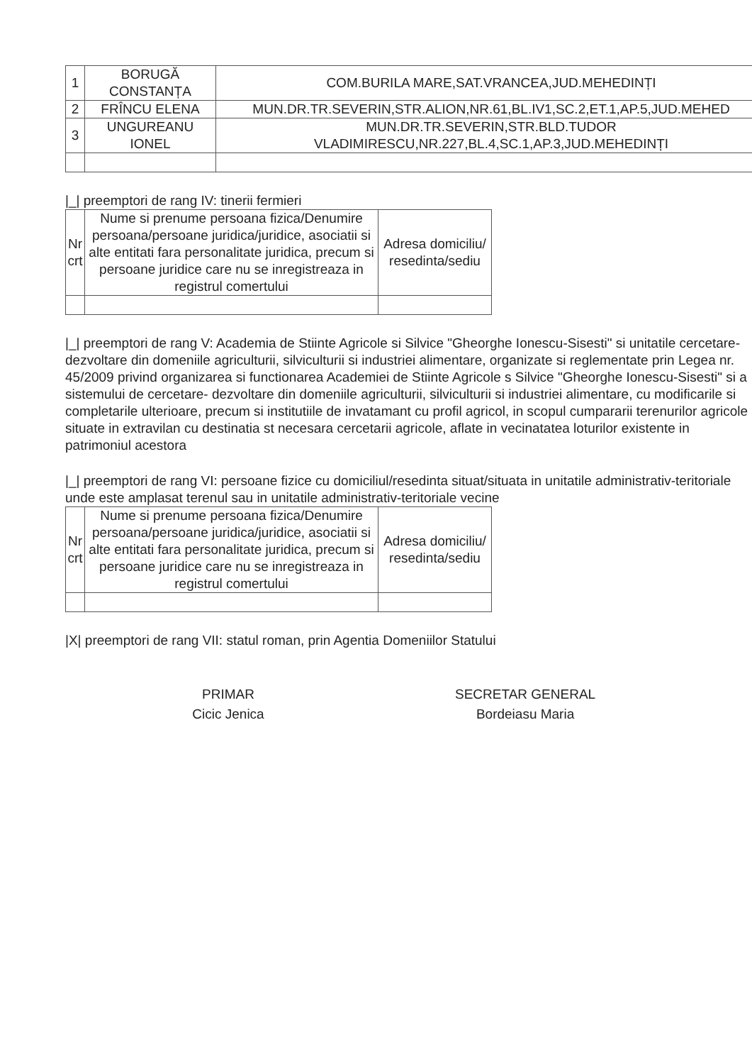| 1 | BORUGĂ CONSTANȚA | COM.BURILA MARE,SAT.VRANCEA,JUD.MEHEDINȚI |
| 2 | FRÎNCU ELENA | MUN.DR.TR.SEVERIN,STR.ALION,NR.61,BL.IV1,SC.2,ET.1,AP.5,JUD.MEHED |
| 3 | UNGUREANU IONEL | MUN.DR.TR.SEVERIN,STR.BLD.TUDOR VLADIMIRESCU,NR.227,BL.4,SC.1,AP.3,JUD.MEHEDINȚI |
|_| preemptori de rang IV: tinerii fermieri
| Nr crt | Nume si prenume persoana fizica/Denumire persoana/persoane juridica/juridice, asociatii si alte entitati fara personalitate juridica, precum si persoane juridice care nu se inregistreaza in registrul comertului | Adresa domiciliu/ resedinta/sediu |
| --- | --- | --- |
|_| preemptori de rang V: Academia de Stiinte Agricole si Silvice "Gheorghe Ionescu-Sisesti" si unitatile cercetare-dezvoltare din domeniile agriculturii, silviculturii si industriei alimentare, organizate si reglementate prin Legea nr. 45/2009 privind organizarea si functionarea Academiei de Stiinte Agricole s Silvice "Gheorghe Ionescu-Sisesti" si a sistemului de cercetare- dezvoltare din domeniile agriculturii, silviculturii si industriei alimentare, cu modificarile si completarile ulterioare, precum si institutiile de invatamant cu profil agricol, in scopul cumpararii terenurilor agricole situate in extravilan cu destinatia st necesara cercetarii agricole, aflate in vecinatatea loturilor existente in patrimoniul acestora
|_| preemptori de rang VI: persoane fizice cu domiciliul/resedinta situat/situata in unitatile administrativ-teritoriale unde este amplasat terenul sau in unitatile administrativ-teritoriale vecine
| Nr crt | Nume si prenume persoana fizica/Denumire persoana/persoane juridica/juridice, asociatii si alte entitati fara personalitate juridica, precum si persoane juridice care nu se inregistreaza in registrul comertului | Adresa domiciliu/ resedinta/sediu |
| --- | --- | --- |
|X| preemptori de rang VII: statul roman, prin Agentia Domeniilor Statului
PRIMAR
Cicic Jenica
SECRETAR GENERAL
Bordeiasu Maria